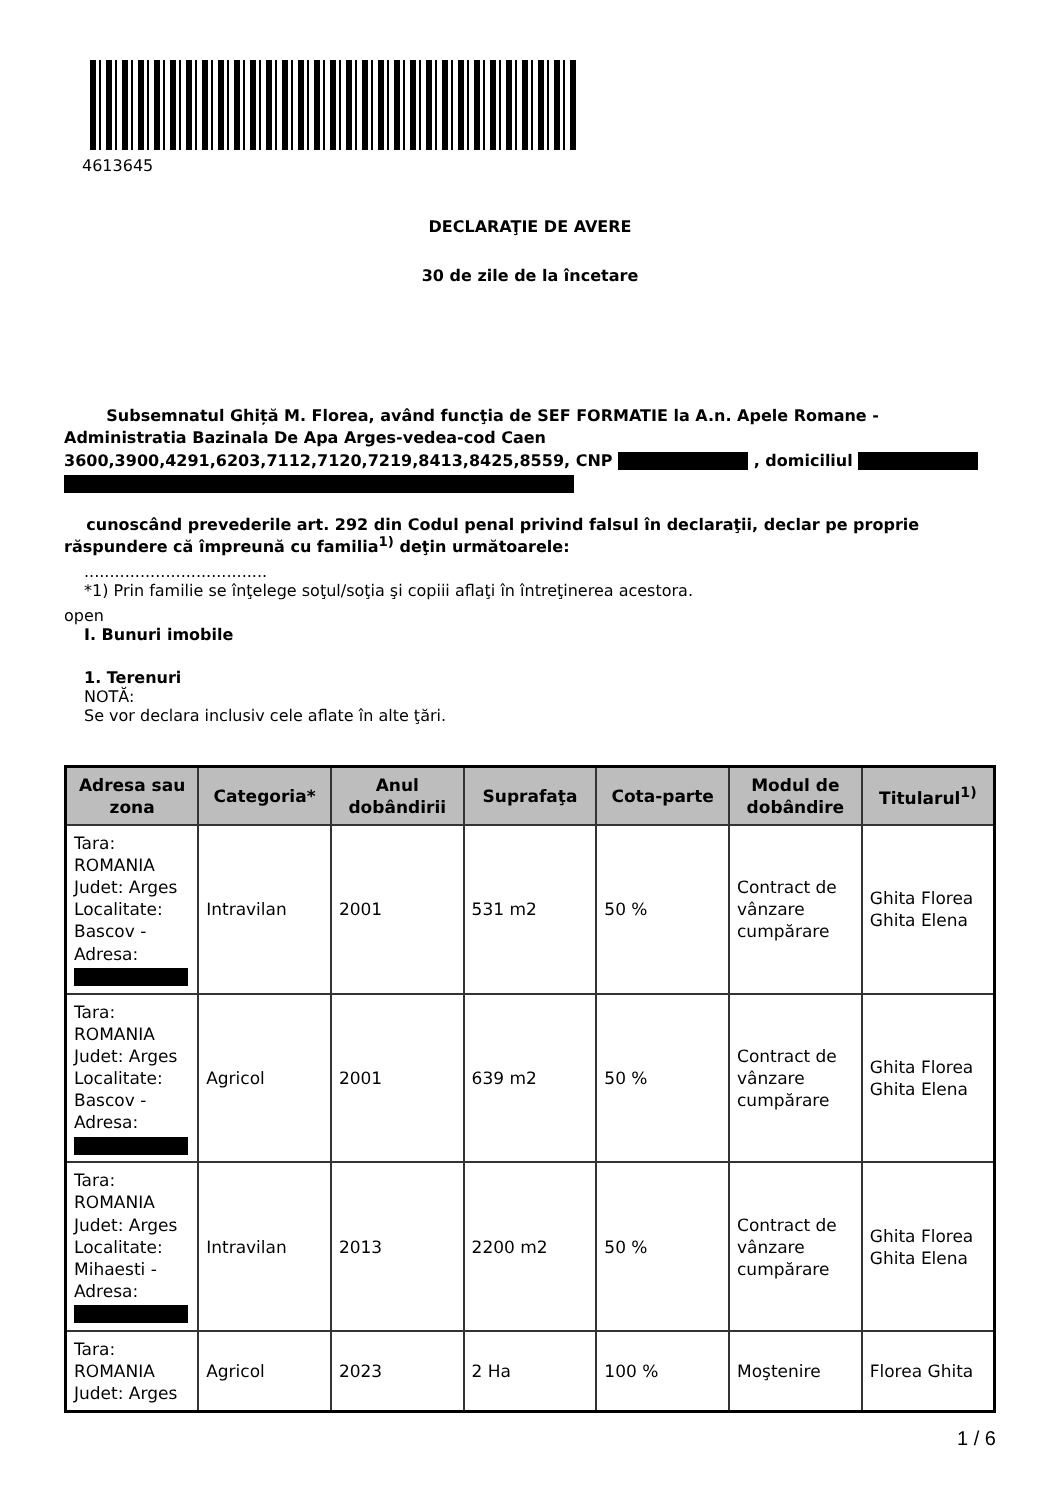4613645
DECLARAŢIE DE AVERE
30 de zile de la încetare
Subsemnatul Ghiță M. Florea, având funcţia de SEF FORMATIE la A.n. Apele Romane - Administratia Bazinala De Apa Arges-vedea-cod Caen 3600,3900,4291,6203,7112,7120,7219,8413,8425,8559, CNP , domiciliul
cunoscând prevederile art. 292 din Codul penal privind falsul în declaraţii, declar pe proprie răspundere că împreună cu familia<sup>1)</sup> deţin următoarele:
....................................
*1) Prin familie se înţelege soţul/soţia şi copiii aflaţi în întreţinerea acestora.
open
I. Bunuri imobile
1. Terenuri
NOTĂ:
Se vor declara inclusiv cele aflate în alte ţări.
| Adresa sau zona | Categoria* | Anul dobândirii | Suprafaţa | Cota-parte | Modul de dobândire | Titularul<sup>1)</sup> |
| --- | --- | --- | --- | --- | --- | --- |
| Tara: ROMANIA Judet: Arges Localitate: Bascov - Adresa: | Intravilan | 2001 | 531 m2 | 50 % | Contract de vânzare cumpărare | Ghita Florea Ghita Elena |
| Tara: ROMANIA Judet: Arges Localitate: Bascov - Adresa: | Agricol | 2001 | 639 m2 | 50 % | Contract de vânzare cumpărare | Ghita Florea Ghita Elena |
| Tara: ROMANIA Judet: Arges Localitate: Mihaesti - Adresa: | Intravilan | 2013 | 2200 m2 | 50 % | Contract de vânzare cumpărare | Ghita Florea Ghita Elena |
| Tara: ROMANIA Judet: Arges | Agricol | 2023 | 2 Ha | 100 % | Moştenire | Florea Ghita |
1 / 6